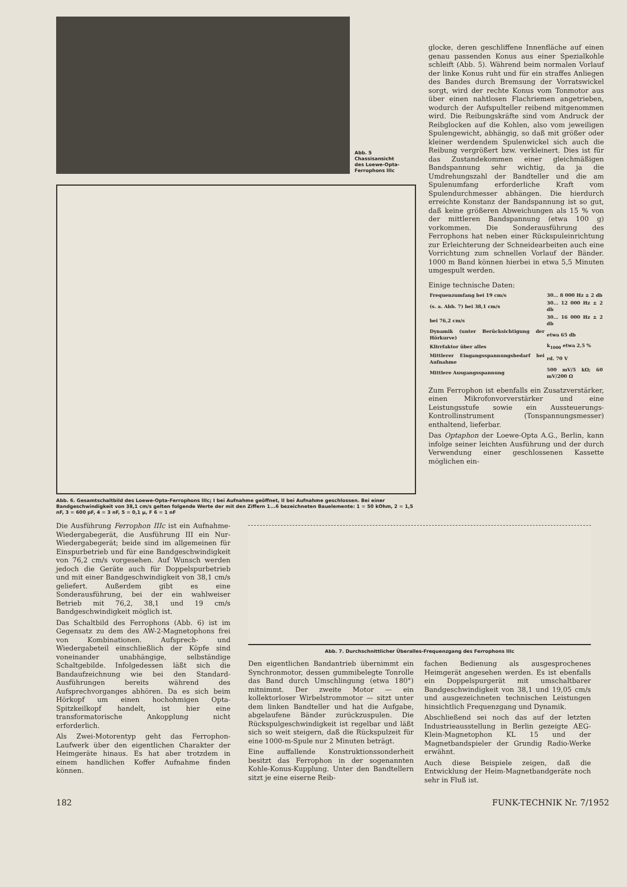Abb. 5
Chassisansicht
des Loewe-Opta-
Ferrophons IIIc
Abb. 6. Gesamtschaltbild des Loewe-Opta-Ferrophons IIIc; I bei Aufnahme geöffnet, II bei Aufnahme geschlossen. Bei einer Bandgeschwindigkeit von 38,1 cm/s gelten folgende Werte der mit den Ziffern 1...6 bezeichneten Bauelemente: 1 = 50 kOhm, 2 = 1,5 nF, 3 = 600 pF, 4 = 3 nF, 5 = 0,1 µ, F 6 = 1 nF
glocke, deren geschliffene Innenfläche auf einen genau passenden Konus aus einer Spezialkohle schleift (Abb. 5). Während beim normalen Vorlauf der linke Konus ruht und für ein straffes Anliegen des Bandes durch Bremsung der Vorratswickel sorgt, wird der rechte Konus vom Tonmotor aus über einen nahtlosen Flachriemen angetrieben, wodurch der Aufspulteller reibend mitgenommen wird. Die Reibungskräfte sind vom Andruck der Reibglocken auf die Kohlen, also vom jeweiligen Spulengewicht, abhängig, so daß mit größer oder kleiner werdendem Spulenwickel sich auch die Reibung vergrößert bzw. verkleinert. Dies ist für das Zustandekommen einer gleichmäßigen Bandspannung sehr wichtig, da ja die Umdrehungszahl der Bandteller und die am Spulenumfang erforderliche Kraft vom Spulendurchmesser abhängen. Die hierdurch erreichte Konstanz der Bandspannung ist so gut, daß keine größeren Abweichungen als 15 % von der mittleren Bandspannung (etwa 100 g) vorkommen. Die Sonderausführung des Ferrophons hat neben einer Rückspuleinrichtung zur Erleichterung der Schneidearbeiten auch eine Vorrichtung zum schnellen Vorlauf der Bänder. 1000 m Band können hierbei in etwa 5,5 Minuten umgespult werden.
Einige technische Daten:
| Frequenzumfang bei 19 cm/s | 30... 8 000 Hz ± 2 db |
| (s. a. Abb. 7) bei 38,1 cm/s | 30... 12 000 Hz ± 2 db |
| bei 76,2 cm/s | 30... 16 000 Hz ± 2 db |
| Dynamik (unter Berücksichtigung der Hörkurve) | etwa 65 db |
| Klirrfaktor über alles | k<sub>1000</sub> etwa 2,5 % |
| Mittlerer Eingangsspannungsbedarf bei Aufnahme | rd. 70 V |
| Mittlere Ausgangsspannung | 500 mV/5 kΩ; 60 mV/200 Ω |
Zum Ferrophon ist ebenfalls ein Zusatzverstärker, einen Mikrofonvorverstärker und eine Leistungsstufe sowie ein Aussteuerungs-Kontrollinstrument (Tonspannungsmesser) enthaltend, lieferbar.
Das Optaphon der Loewe-Opta A.G., Berlin, kann infolge seiner leichten Ausführung und der durch Verwendung einer geschlossenen Kassette möglichen ein-
Die Ausführung Ferrophon IIIc ist ein Aufnahme-Wiedergabegerät, die Ausführung III ein Nur-Wiedergabegerät; beide sind im allgemeinen für Einspurbetrieb und für eine Bandgeschwindigkeit von 76,2 cm/s vorgesehen. Auf Wunsch werden jedoch die Geräte auch für Doppelspurbetrieb und mit einer Bandgeschwindigkeit von 38,1 cm/s geliefert. Außerdem gibt es eine Sonderausführung, bei der ein wahlweiser Betrieb mit 76,2, 38,1 und 19 cm/s Bandgeschwindigkeit möglich ist.
Das Schaltbild des Ferrophons (Abb. 6) ist im Gegensatz zu dem des AW-2-Magnetophons frei von Kombinationen. Aufsprech- und Wiedergabeteil einschließlich der Köpfe sind voneinander unabhängige, selbständige Schaltgebilde. Infolgedessen läßt sich die Bandaufzeichnung wie bei den Standard-Ausführungen bereits während des Aufsprechvorganges abhören. Da es sich beim Hörkopf um einen hochohmigen Opta-Spitzkeilkopf handelt, ist hier eine transformatorische Ankopplung nicht erforderlich.
Als Zwei-Motorentyp geht das Ferrophon-Laufwerk über den eigentlichen Charakter der Heimgeräte hinaus. Es hat aber trotzdem in einem handlichen Koffer Aufnahme finden können.
Abb. 7. Durchschnittlicher Überalles-Frequenzgang des Ferrophons IIIc
Den eigentlichen Bandantrieb übernimmt ein Synchronmotor, dessen gummibelegte Tonrolle das Band durch Umschlingung (etwa 180°) mitnimmt. Der zweite Motor — ein kollektorloser Wirbelstrommotor — sitzt unter dem linken Bandteller und hat die Aufgabe, abgelaufene Bänder zurückzuspulen. Die Rückspulgeschwindigkeit ist regelbar und läßt sich so weit steigern, daß die Rückspulzeit für eine 1000-m-Spule nur 2 Minuten beträgt.
Eine auffallende Konstruktionssonderheit besitzt das Ferrophon in der sogenannten Kohle-Konus-Kupplung. Unter den Bandtellern sitzt je eine eiserne Reib-
fachen Bedienung als ausgesprochenes Heimgerät angesehen werden. Es ist ebenfalls ein Doppelspurgerät mit umschaltbarer Bandgeschwindigkeit von 38,1 und 19,05 cm/s und ausgezeichneten technischen Leistungen hinsichtlich Frequenzgang und Dynamik.
Abschließend sei noch das auf der letzten Industrieausstellung in Berlin gezeigte AEG-Klein-Magnetophon KL 15 und der Magnetbandspieler der Grundig Radio-Werke erwähnt.
Auch diese Beispiele zeigen, daß die Entwicklung der Heim-Magnetbandgeräte noch sehr in Fluß ist.
182 FUNK-TECHNIK Nr. 7/1952